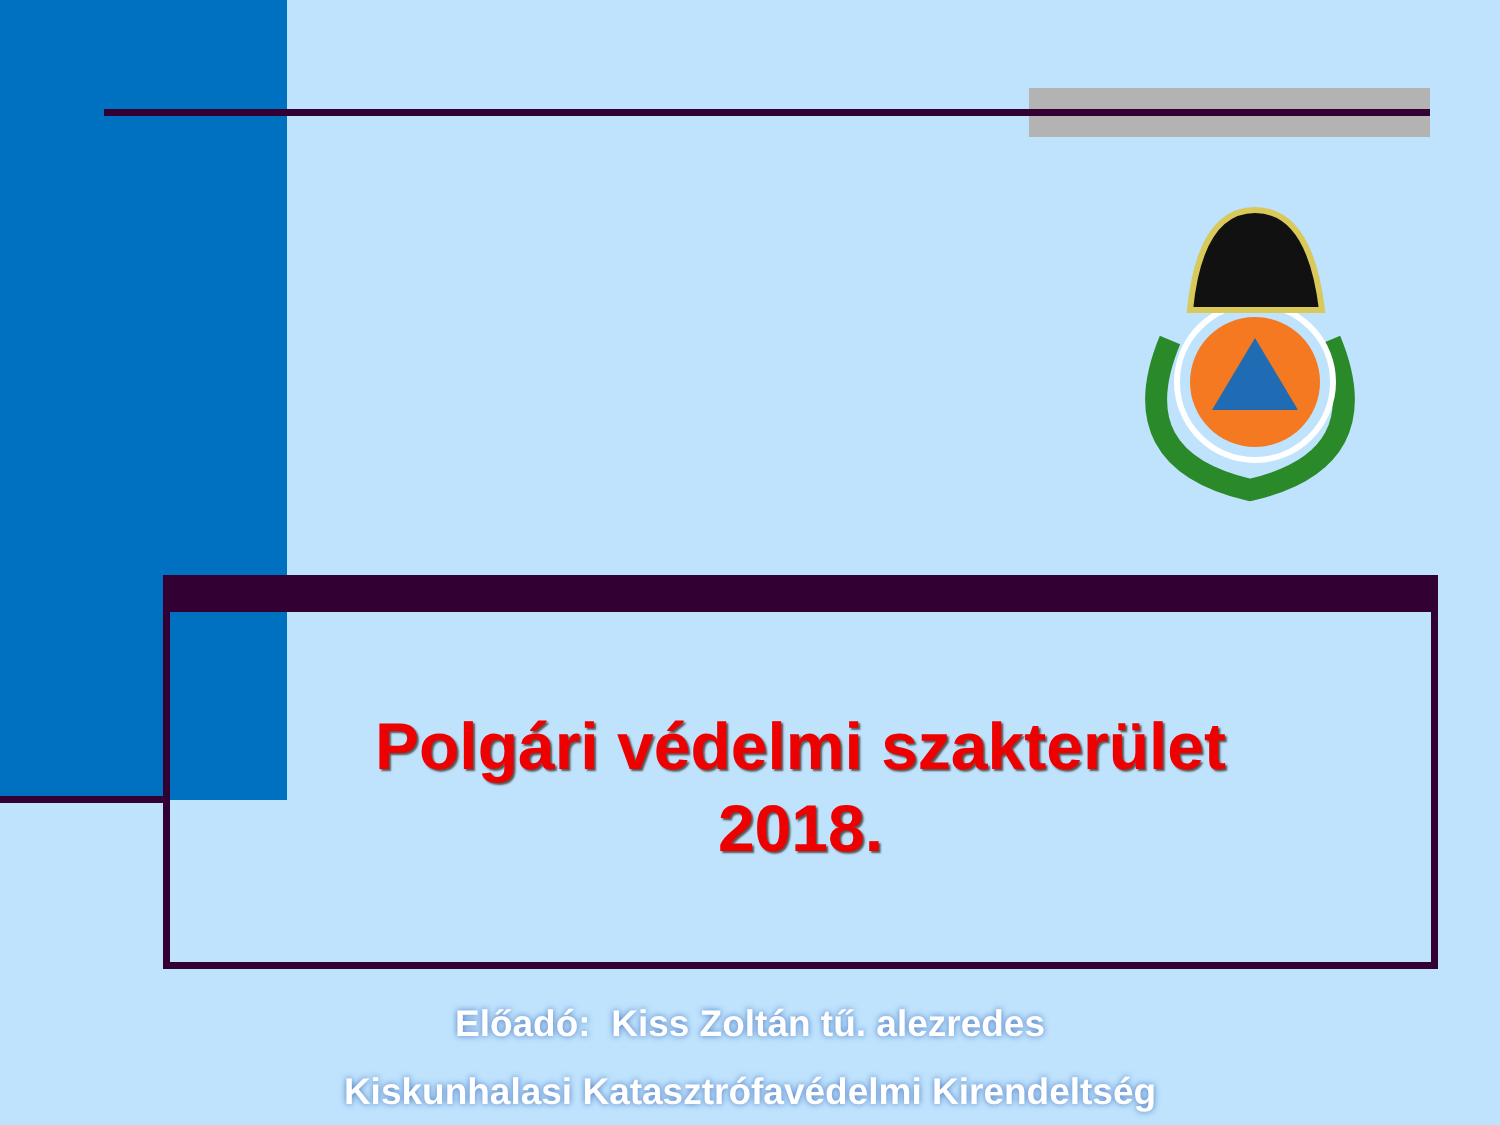Polgári védelmi szakterület
2018.
Előadó: Kiss Zoltán tű. alezredes
Kiskunhalasi Katasztrófavédelmi Kirendeltség